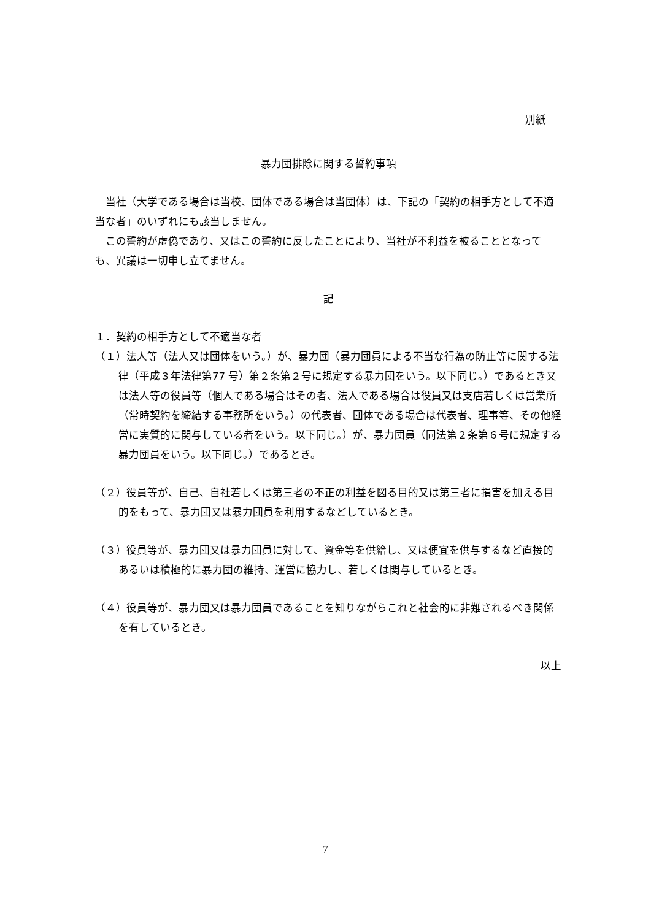別紙
暴力団排除に関する誓約事項
当社（大学である場合は当校、団体である場合は当団体）は、下記の「契約の相手方として不適当な者」のいずれにも該当しません。
この誓約が虚偽であり、又はこの誓約に反したことにより、当社が不利益を被ることとなっても、異議は一切申し立てません。
記
１．契約の相手方として不適当な者
（１）法人等（法人又は団体をいう。）が、暴力団（暴力団員による不当な行為の防止等に関する法律（平成３年法律第77 号）第２条第２号に規定する暴力団をいう。以下同じ。）であるとき又は法人等の役員等（個人である場合はその者、法人である場合は役員又は支店若しくは営業所（常時契約を締結する事務所をいう。）の代表者、団体である場合は代表者、理事等、その他経営に実質的に関与している者をいう。以下同じ。）が、暴力団員（同法第２条第６号に規定する暴力団員をいう。以下同じ。）であるとき。
（２）役員等が、自己、自社若しくは第三者の不正の利益を図る目的又は第三者に損害を加える目的をもって、暴力団又は暴力団員を利用するなどしているとき。
（３）役員等が、暴力団又は暴力団員に対して、資金等を供給し、又は便宜を供与するなど直接的あるいは積極的に暴力団の維持、運営に協力し、若しくは関与しているとき。
（４）役員等が、暴力団又は暴力団員であることを知りながらこれと社会的に非難されるべき関係を有しているとき。
以上
7